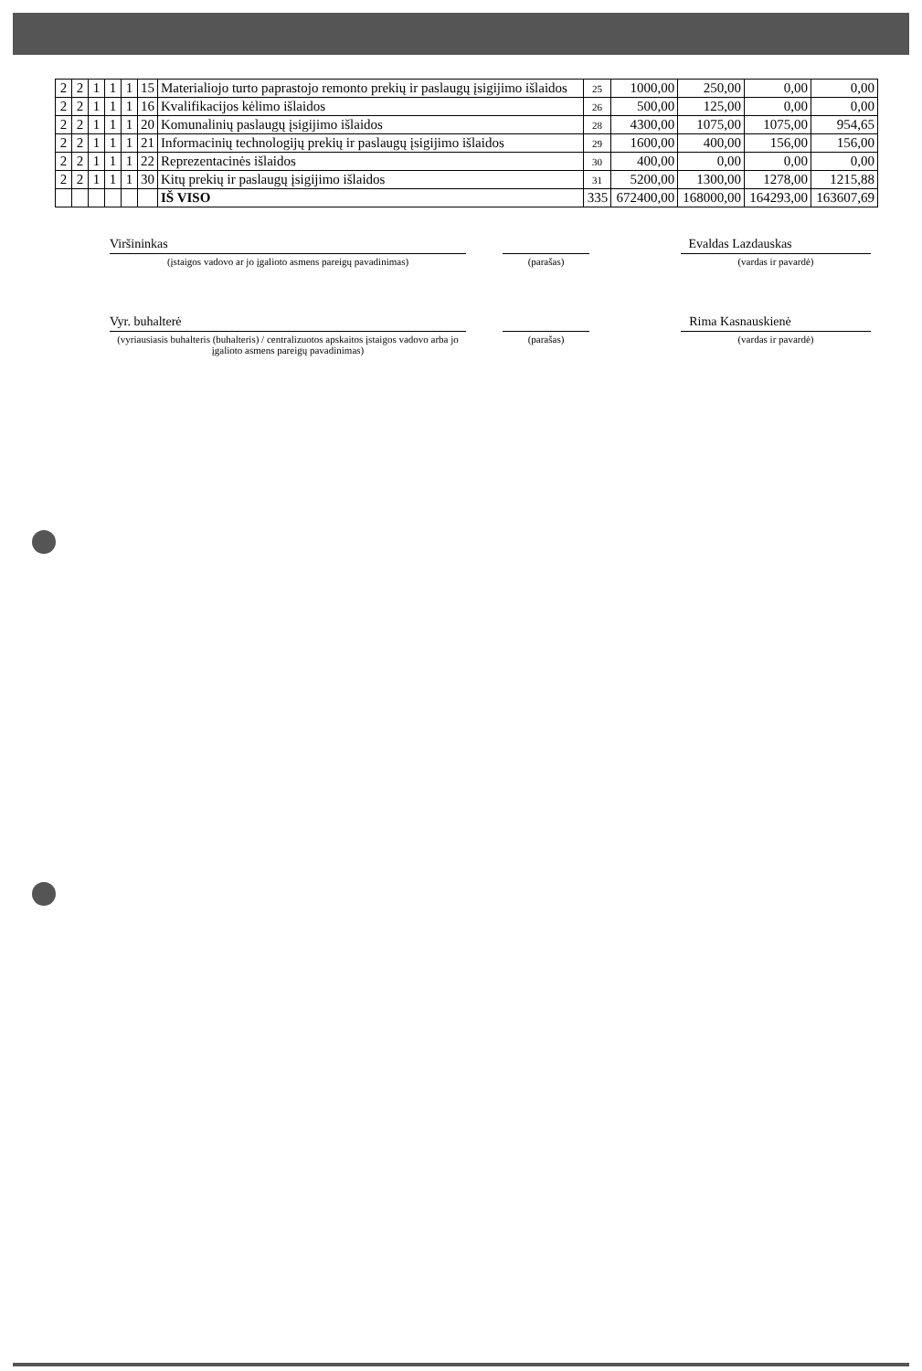| 2 | 2 | 1 | 1 | 1 | 15 | Materialiojo turto paprastojo remonto prekių ir paslaugų įsigijimo išlaidos | 25 | 1000,00 | 250,00 | 0,00 | 0,00 |
| 2 | 2 | 1 | 1 | 1 | 16 | Kvalifikacijos kėlimo išlaidos | 26 | 500,00 | 125,00 | 0,00 | 0,00 |
| 2 | 2 | 1 | 1 | 1 | 20 | Komunalinių paslaugų įsigijimo išlaidos | 28 | 4300,00 | 1075,00 | 1075,00 | 954,65 |
| 2 | 2 | 1 | 1 | 1 | 21 | Informacinių technologijų prekių ir paslaugų įsigijimo išlaidos | 29 | 1600,00 | 400,00 | 156,00 | 156,00 |
| 2 | 2 | 1 | 1 | 1 | 22 | Reprezentacinės išlaidos | 30 | 400,00 | 0,00 | 0,00 | 0,00 |
| 2 | 2 | 1 | 1 | 1 | 30 | Kitų prekių ir paslaugų įsigijimo išlaidos | 31 | 5200,00 | 1300,00 | 1278,00 | 1215,88 |
| | | | | | | IŠ VISO | 335 | 672400,00 | 168000,00 | 164293,00 | 163607,69 |
Viršininkas Evaldas Lazdauskas
(įstaigos vadovo ar jo įgalioto asmens pareigų pavadinimas) (parašas) (vardas ir pavardė)
Vyr. buhalterė Rima Kasnauskienė
(vyriausiasis buhalteris (buhalteris) / centralizuotos apskaitos įstaigos vadovo arba jo įgalioto asmens pareigų pavadinimas)
(parašas) (vardas ir pavardė)